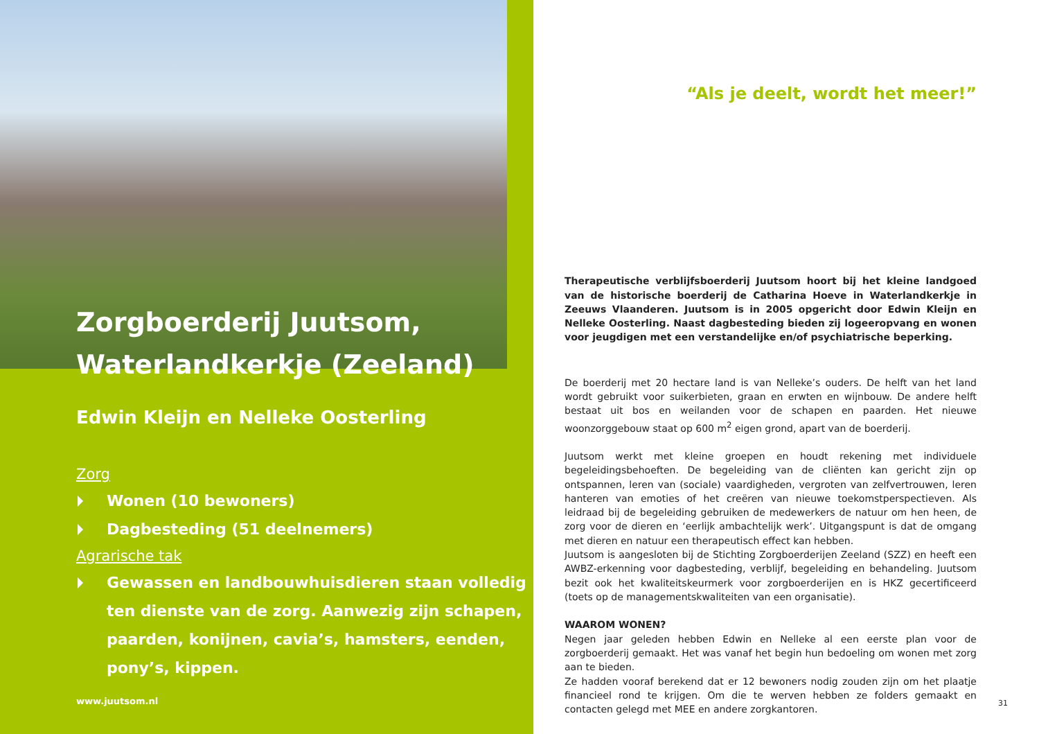Zorgboerderij Juutsom,
Waterlandkerkje (Zeeland)
Edwin Kleijn en Nelleke Oosterling
Zorg
Wonen (10 bewoners)
Dagbesteding (51 deelnemers)
Agrarische tak
Gewassen en landbouwhuisdieren staan volledig ten dienste van de zorg. Aanwezig zijn schapen, paarden, konijnen, cavia’s, hamsters, eenden, pony’s, kippen.
www.juutsom.nl
“Als je deelt, wordt het meer!”
Therapeutische verblijfsboerderij Juutsom hoort bij het kleine landgoed van de historische boerderij de Catharina Hoeve in Waterlandkerkje in Zeeuws Vlaanderen. Juutsom is in 2005 opgericht door Edwin Kleijn en Nelleke Oosterling. Naast dagbesteding bieden zij logeeropvang en wonen voor jeugdigen met een verstandelijke en/of psychiatrische beperking.
De boerderij met 20 hectare land is van Nelleke’s ouders. De helft van het land wordt gebruikt voor suikerbieten, graan en erwten en wijnbouw. De andere helft bestaat uit bos en weilanden voor de schapen en paarden. Het nieuwe woonzorggebouw staat op 600 m<sup>2</sup> eigen grond, apart van de boerderij.
Juutsom werkt met kleine groepen en houdt rekening met individuele begeleidingsbehoeften. De begeleiding van de cliënten kan gericht zijn op ontspannen, leren van (sociale) vaardigheden, vergroten van zelfvertrouwen, leren hanteren van emoties of het creëren van nieuwe toekomstperspectieven. Als leidraad bij de begeleiding gebruiken de medewerkers de natuur om hen heen, de zorg voor de dieren en ‘eerlijk ambachtelijk werk’. Uitgangspunt is dat de omgang met dieren en natuur een therapeutisch effect kan hebben.
Juutsom is aangesloten bij de Stichting Zorgboerderijen Zeeland (SZZ) en heeft een AWBZ-erkenning voor dagbesteding, verblijf, begeleiding en behandeling. Juutsom bezit ook het kwaliteitskeurmerk voor zorgboerderijen en is HKZ gecertificeerd (toets op de managementskwaliteiten van een organisatie).
WAAROM WONEN?
Negen jaar geleden hebben Edwin en Nelleke al een eerste plan voor de zorgboerderij gemaakt. Het was vanaf het begin hun bedoeling om wonen met zorg aan te bieden.
Ze hadden vooraf berekend dat er 12 bewoners nodig zouden zijn om het plaatje financieel rond te krijgen. Om die te werven hebben ze folders gemaakt en contacten gelegd met MEE en andere zorgkantoren.
31